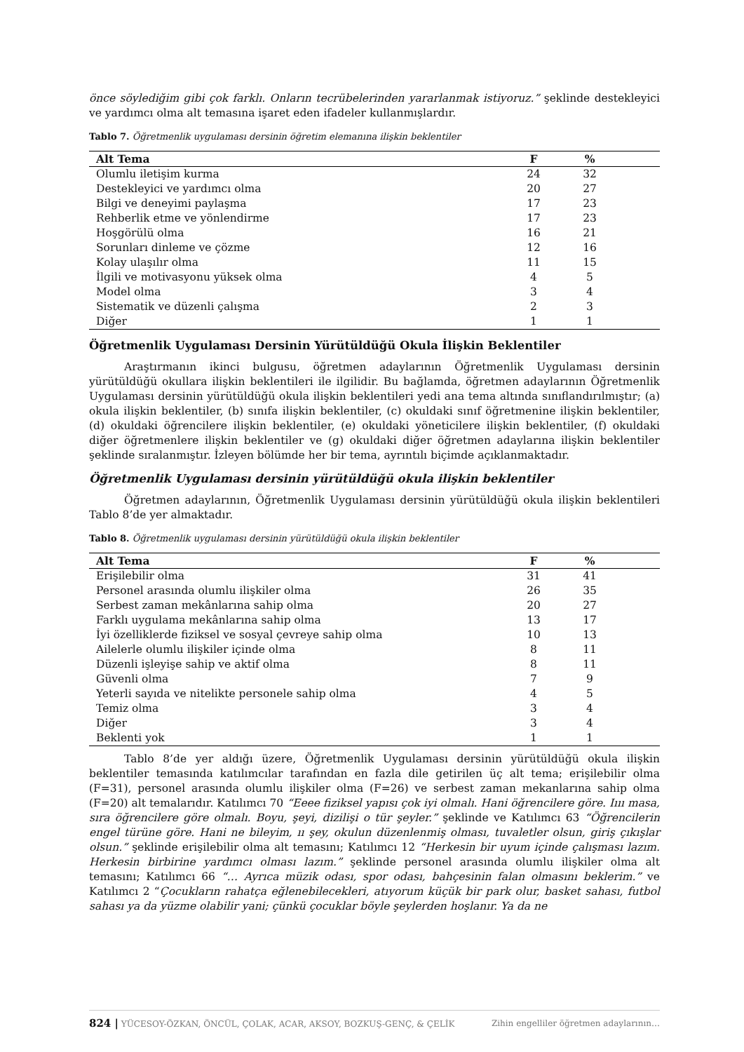önce söylediğim gibi çok farklı. Onların tecrübelerinden yararlanmak istiyoruz.” şeklinde destekleyici ve yardımcı olma alt temasına işaret eden ifadeler kullanmışlardır.
Tablo 7. Öğretmenlik uygulaması dersinin öğretim elemanına ilişkin beklentiler
| Alt Tema | F | % | |
| --- | --- | --- | --- |
| Olumlu iletişim kurma | 24 | 32 | |
| Destekleyici ve yardımcı olma | 20 | 27 | |
| Bilgi ve deneyimi paylaşma | 17 | 23 | |
| Rehberlik etme ve yönlendirme | 17 | 23 | |
| Hoşgörülü olma | 16 | 21 | |
| Sorunları dinleme ve çözme | 12 | 16 | |
| Kolay ulaşılır olma | 11 | 15 | |
| İlgili ve motivasyonu yüksek olma | 4 | 5 | |
| Model olma | 3 | 4 | |
| Sistematik ve düzenli çalışma | 2 | 3 | |
| Diğer | 1 | 1 | |
Öğretmenlik Uygulaması Dersinin Yürütüldüğü Okula İlişkin Beklentiler
Araştırmanın ikinci bulgusu, öğretmen adaylarının Öğretmenlik Uygulaması dersinin yürütüldüğü okullara ilişkin beklentileri ile ilgilidir. Bu bağlamda, öğretmen adaylarının Öğretmenlik Uygulaması dersinin yürütüldüğü okula ilişkin beklentileri yedi ana tema altında sınıflandırılmıştır; (a) okula ilişkin beklentiler, (b) sınıfa ilişkin beklentiler, (c) okuldaki sınıf öğretmenine ilişkin beklentiler, (d) okuldaki öğrencilere ilişkin beklentiler, (e) okuldaki yöneticilere ilişkin beklentiler, (f) okuldaki diğer öğretmenlere ilişkin beklentiler ve (g) okuldaki diğer öğretmen adaylarına ilişkin beklentiler şeklinde sıralanmıştır. İzleyen bölümde her bir tema, ayrıntılı biçimde açıklanmaktadır.
Öğretmenlik Uygulaması dersinin yürütüldüğü okula ilişkin beklentiler
Öğretmen adaylarının, Öğretmenlik Uygulaması dersinin yürütüldüğü okula ilişkin beklentileri Tablo 8’de yer almaktadır.
Tablo 8. Öğretmenlik uygulaması dersinin yürütüldüğü okula ilişkin beklentiler
| Alt Tema | F | % | |
| --- | --- | --- | --- |
| Erişilebilir olma | 31 | 41 | |
| Personel arasında olumlu ilişkiler olma | 26 | 35 | |
| Serbest zaman mekânlarına sahip olma | 20 | 27 | |
| Farklı uygulama mekânlarına sahip olma | 13 | 17 | |
| İyi özelliklerde fiziksel ve sosyal çevreye sahip olma | 10 | 13 | |
| Ailelerle olumlu ilişkiler içinde olma | 8 | 11 | |
| Düzenli işleyişe sahip ve aktif olma | 8 | 11 | |
| Güvenli olma | 7 | 9 | |
| Yeterli sayıda ve nitelikte personele sahip olma | 4 | 5 | |
| Temiz olma | 3 | 4 | |
| Diğer | 3 | 4 | |
| Beklenti yok | 1 | 1 | |
Tablo 8’de yer aldığı üzere, Öğretmenlik Uygulaması dersinin yürütüldüğü okula ilişkin beklentiler temasında katılımcılar tarafından en fazla dile getirilen üç alt tema; erişilebilir olma (F=31), personel arasında olumlu ilişkiler olma (F=26) ve serbest zaman mekanlarına sahip olma (F=20) alt temalarıdır. Katılımcı 70 “Eeee fiziksel yapısı çok iyi olmalı. Hani öğrencilere göre. Iııı masa, sıra öğrencilere göre olmalı. Boyu, şeyi, dizilişi o tür şeyler.” şeklinde ve Katılımcı 63 “Öğrencilerin engel türüne göre. Hani ne bileyim, ıı şey, okulun düzenlenmiş olması, tuvaletler olsun, giriş çıkışlar olsun.” şeklinde erişilebilir olma alt temasını; Katılımcı 12 “Herkesin bir uyum içinde çalışması lazım. Herkesin birbirine yardımcı olması lazım.” şeklinde personel arasında olumlu ilişkiler olma alt temasını; Katılımcı 66 “… Ayrıca müzik odası, spor odası, bahçesinin falan olmasını beklerim.” ve Katılımcı 2 “Çocukların rahatça eğlenebilecekleri, atıyorum küçük bir park olur, basket sahası, futbol sahası ya da yüzme olabilir yani; çünkü çocuklar böyle şeylerden hoşlanır. Ya da ne
824 | YÜCESOY-ÖZKAN, ÖNCÜL, ÇOLAK, ACAR, AKSOY, BOZKUŞ-GENÇ, & ÇELİK Zihin engelliler öğretmen adaylarının…